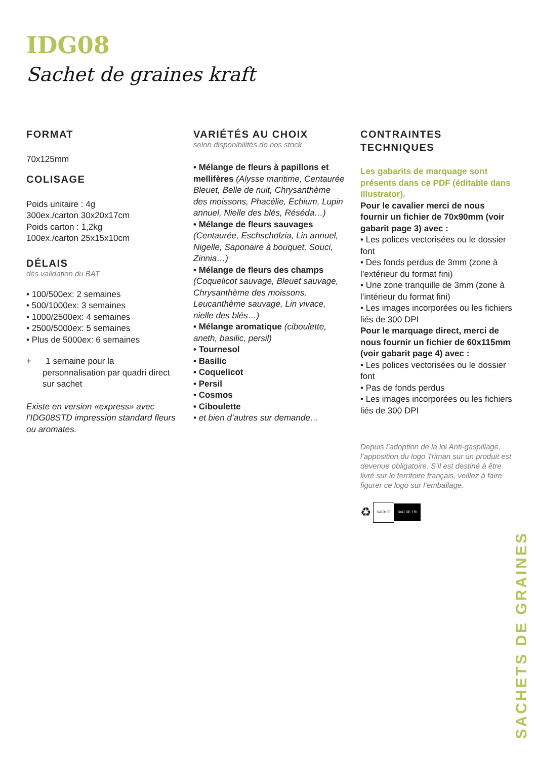IDG08
Sachet de graines kraft
FORMAT
70x125mm
COLISAGE
Poids unitaire : 4g
300ex./carton 30x20x17cm
Poids carton : 1,2kg
100ex./carton 25x15x10cm
DÉLAIS
dès validation du BAT
• 100/500ex: 2 semaines
• 500/1000ex: 3 semaines
• 1000/2500ex: 4 semaines
• 2500/5000ex: 5 semaines
• Plus de 5000ex: 6 semaines
+ 1 semaine pour la personnalisation par quadri direct sur sachet
Existe en version «express» avec l’IDG08STD impression standard fleurs ou aromates.
VARIÉTÉS AU CHOIX
selon disponibilités de nos stock
• Mélange de fleurs à papillons et mellifères (Alysse maritime, Centaurée Bleuet, Belle de nuit, Chrysanthème des moissons, Phacélie, Echium, Lupin annuel, Nielle des blés, Réséda…)
• Mélange de fleurs sauvages (Centaurée, Eschscholzia, Lin annuel, Nigelle, Saponaire à bouquet, Souci, Zinnia…)
• Mélange de fleurs des champs (Coquelicot sauvage, Bleuet sauvage, Chrysanthème des moissons, Leucanthème sauvage, Lin vivace, nielle des blés…)
• Mélange aromatique (ciboulette, aneth, basilic, persil)
• Tournesol
• Basilic
• Coquelicot
• Persil
• Cosmos
• Ciboulette
• et bien d’autres sur demande…
CONTRAINTES
TECHNIQUES
Les gabarits de marquage sont présents dans ce PDF (éditable dans Illustrator).
Pour le cavalier merci de nous fournir un fichier de 70x90mm (voir gabarit page 3) avec :
• Les polices vectorisées ou le dossier font
• Des fonds perdus de 3mm (zone à l’extérieur du format fini)
• Une zone tranquille de 3mm (zone à l’intérieur du format fini)
• Les images incorporées ou les fichiers liés de 300 DPI
Pour le marquage direct, merci de nous fournir un fichier de 60x115mm (voir gabarit page 4) avec :
• Les polices vectorisées ou le dossier font
• Pas de fonds perdus
• Les images incorporées ou les fichiers liés de 300 DPI
Depuis l’adoption de la loi Anti-gaspillage, l’apposition du logo Triman sur un produit est devenue obligatoire. S’il est destiné à être livré sur le territoire français, veillez à faire figurer ce logo sur l’emballage.
♻ SACHET BAC DE TRI
SACHETS DE GRAINES